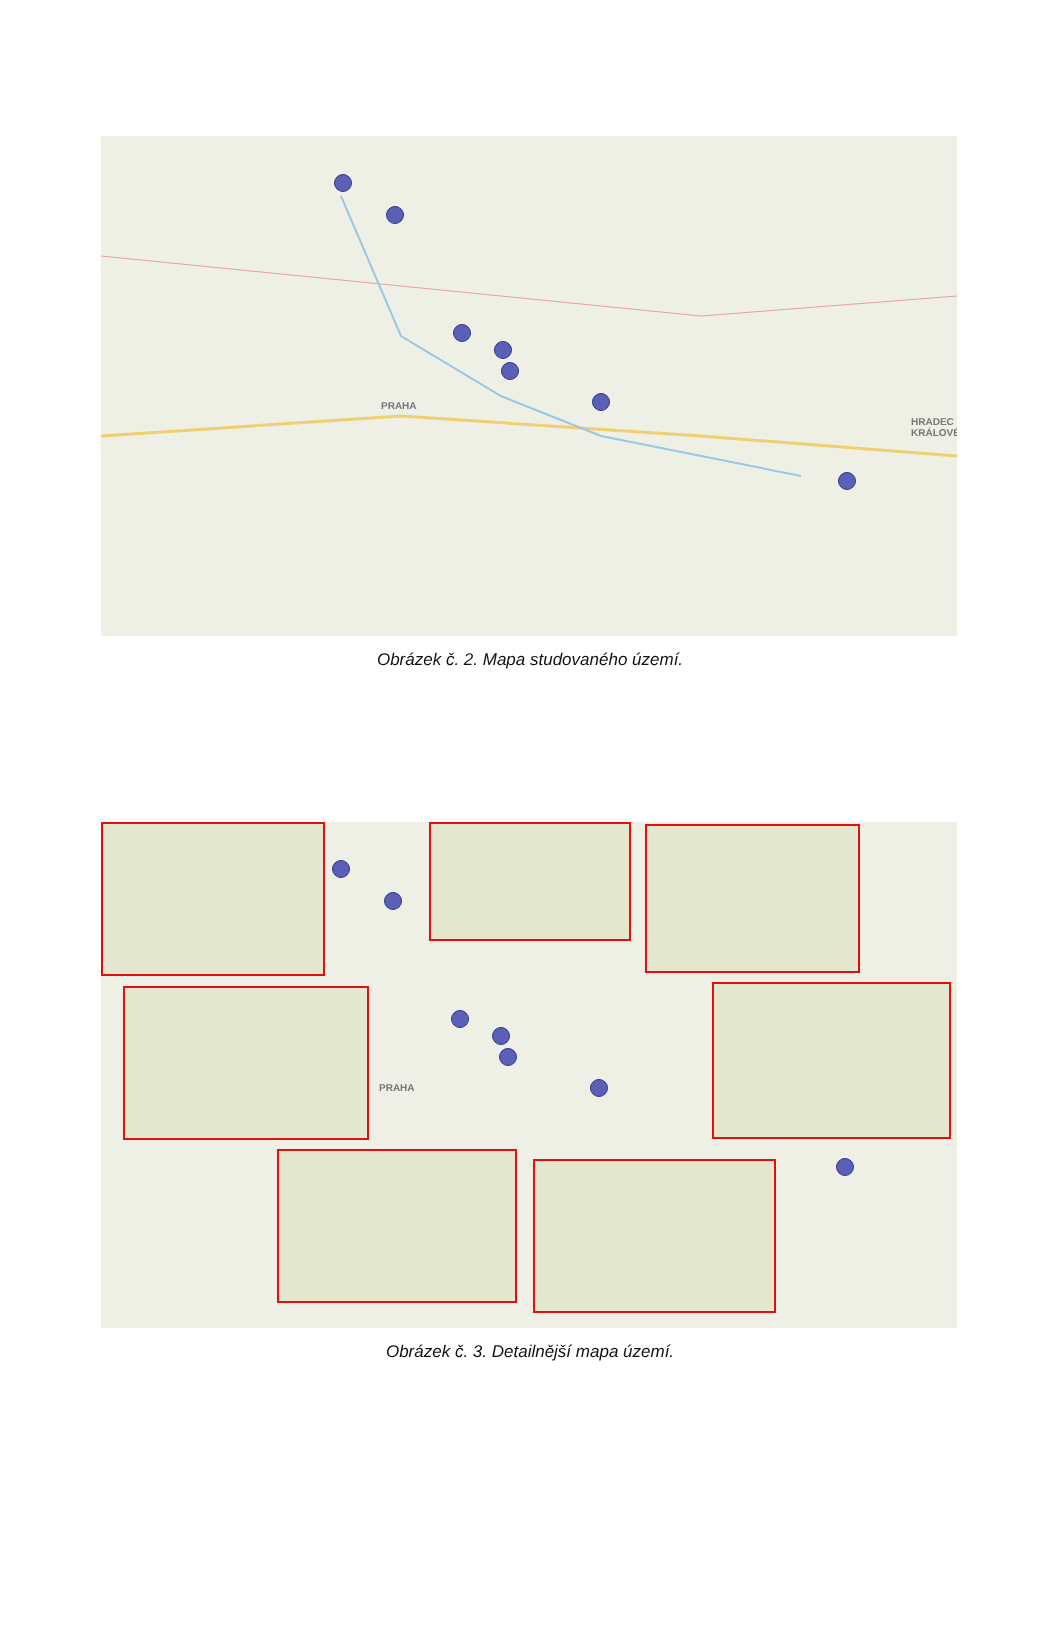PRAHA
HRADEC KRÁLOVÉ
Obrázek č. 2. Mapa studovaného území.
PRAHA
Obrázek č. 3. Detailnější mapa území.